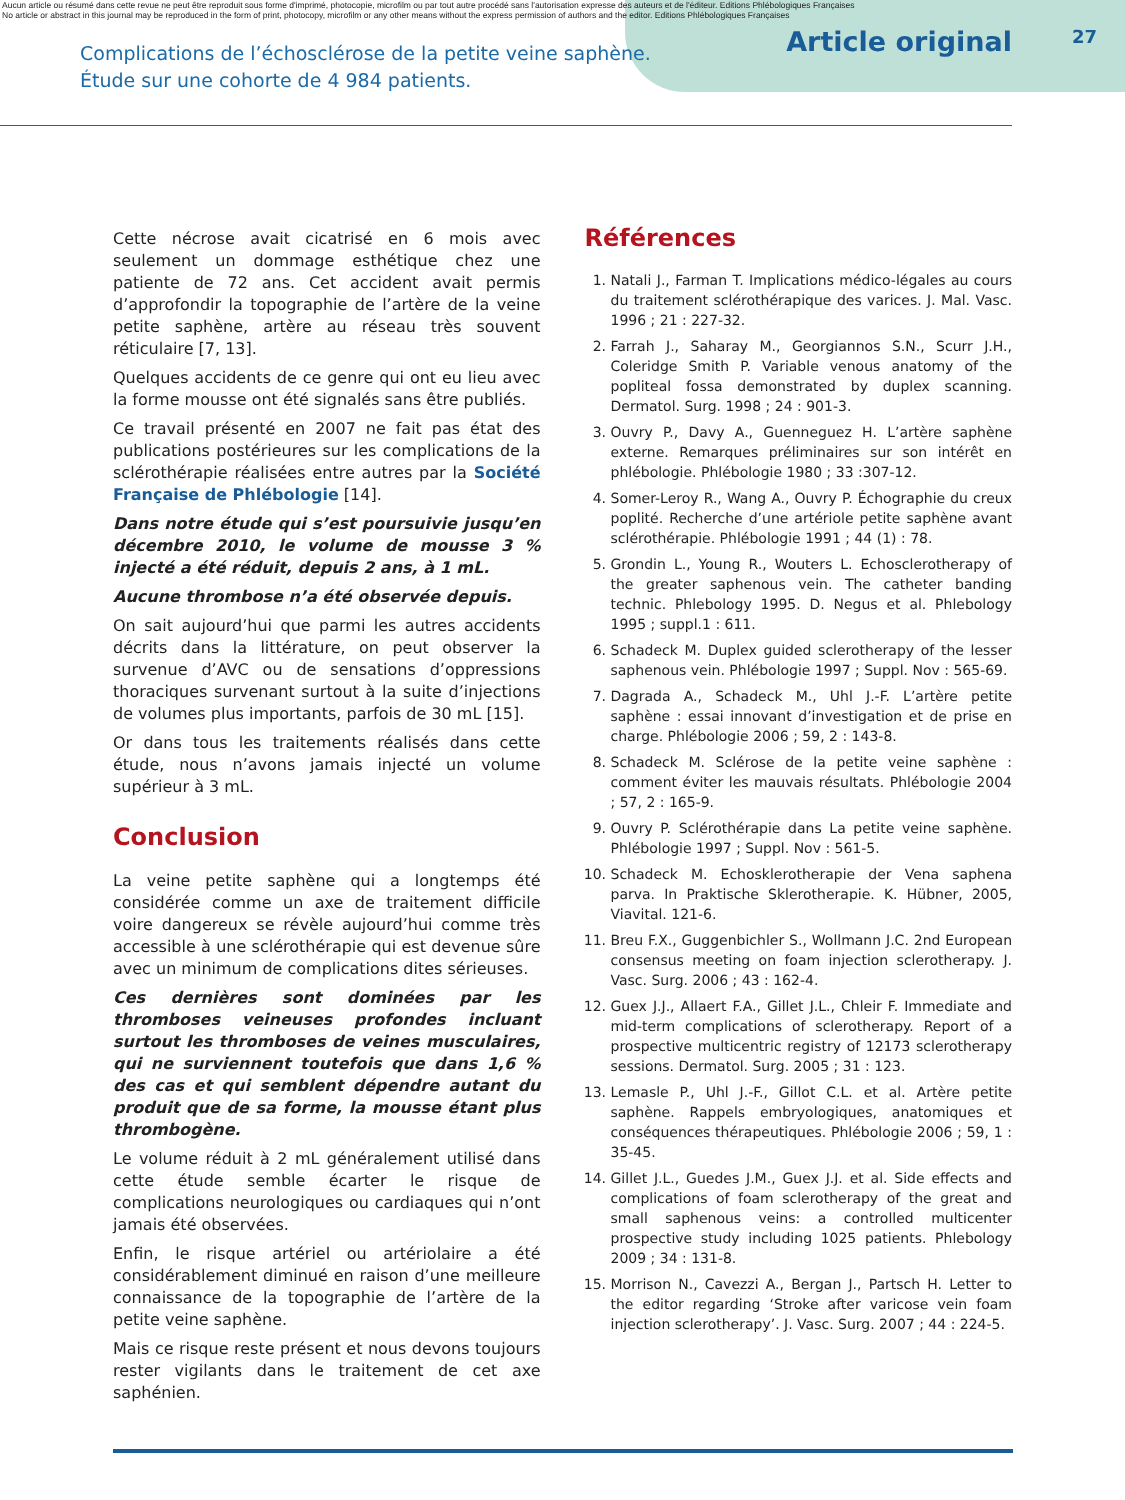Aucun article ou résumé dans cette revue ne peut être reproduit sous forme d'imprimé, photocopie, microfilm ou par tout autre procédé sans l'autorisation expresse des auteurs et de l'éditeur. Editions Phlébologiques Françaises
No article or abstract in this journal may be reproduced in the form of print, photocopy, microfilm or any other means without the express permission of authors and the editor. Editions Phlébologiques Françaises
Complications de l’échosclérose de la petite veine saphène.
Étude sur une cohorte de 4 984 patients.
Article original 27
Cette nécrose avait cicatrisé en 6 mois avec seulement un dommage esthétique chez une patiente de 72 ans. Cet accident avait permis d’approfondir la topographie de l’artère de la veine petite saphène, artère au réseau très souvent réticulaire [7, 13].
Quelques accidents de ce genre qui ont eu lieu avec la forme mousse ont été signalés sans être publiés.
Ce travail présenté en 2007 ne fait pas état des publications postérieures sur les complications de la sclérothérapie réalisées entre autres par la Société Française de Phlébologie [14].
Dans notre étude qui s’est poursuivie jusqu’en décembre 2010, le volume de mousse 3 % injecté a été réduit, depuis 2 ans, à 1 mL.
Aucune thrombose n’a été observée depuis.
On sait aujourd’hui que parmi les autres accidents décrits dans la littérature, on peut observer la survenue d’AVC ou de sensations d’oppressions thoraciques survenant surtout à la suite d’injections de volumes plus importants, parfois de 30 mL [15].
Or dans tous les traitements réalisés dans cette étude, nous n’avons jamais injecté un volume supérieur à 3 mL.
Conclusion
La veine petite saphène qui a longtemps été considérée comme un axe de traitement difficile voire dangereux se révèle aujourd’hui comme très accessible à une sclérothérapie qui est devenue sûre avec un minimum de complications dites sérieuses.
Ces dernières sont dominées par les thromboses veineuses profondes incluant surtout les thromboses de veines musculaires, qui ne surviennent toutefois que dans 1,6 % des cas et qui semblent dépendre autant du produit que de sa forme, la mousse étant plus thrombogène.
Le volume réduit à 2 mL généralement utilisé dans cette étude semble écarter le risque de complications neurologiques ou cardiaques qui n’ont jamais été observées.
Enfin, le risque artériel ou artériolaire a été considérablement diminué en raison d’une meilleure connaissance de la topographie de l’artère de la petite veine saphène.
Mais ce risque reste présent et nous devons toujours rester vigilants dans le traitement de cet axe saphénien.
Références
1. Natali J., Farman T. Implications médico-légales au cours du traitement sclérothérapique des varices. J. Mal. Vasc. 1996 ; 21 : 227-32.
2. Farrah J., Saharay M., Georgiannos S.N., Scurr J.H., Coleridge Smith P. Variable venous anatomy of the popliteal fossa demonstrated by duplex scanning. Dermatol. Surg. 1998 ; 24 : 901-3.
3. Ouvry P., Davy A., Guenneguez H. L’artère saphène externe. Remarques préliminaires sur son intérêt en phlébologie. Phlébologie 1980 ; 33 :307-12.
4. Somer-Leroy R., Wang A., Ouvry P. Échographie du creux poplité. Recherche d’une artériole petite saphène avant sclérothérapie. Phlébologie 1991 ; 44 (1) : 78.
5. Grondin L., Young R., Wouters L. Echosclerotherapy of the greater saphenous vein. The catheter banding technic. Phlebology 1995. D. Negus et al. Phlebology 1995 ; suppl.1 : 611.
6. Schadeck M. Duplex guided sclerotherapy of the lesser saphenous vein. Phlébologie 1997 ; Suppl. Nov : 565-69.
7. Dagrada A., Schadeck M., Uhl J.-F. L’artère petite saphène : essai innovant d’investigation et de prise en charge. Phlébologie 2006 ; 59, 2 : 143-8.
8. Schadeck M. Sclérose de la petite veine saphène : comment éviter les mauvais résultats. Phlébologie 2004 ; 57, 2 : 165-9.
9. Ouvry P. Sclérothérapie dans La petite veine saphène. Phlébologie 1997 ; Suppl. Nov : 561-5.
10. Schadeck M. Echosklerotherapie der Vena saphena parva. In Praktische Sklerotherapie. K. Hübner, 2005, Viavital. 121-6.
11. Breu F.X., Guggenbichler S., Wollmann J.C. 2nd European consensus meeting on foam injection sclerotherapy. J. Vasc. Surg. 2006 ; 43 : 162-4.
12. Guex J.J., Allaert F.A., Gillet J.L., Chleir F. Immediate and mid-term complications of sclerotherapy. Report of a prospective multicentric registry of 12173 sclerotherapy sessions. Dermatol. Surg. 2005 ; 31 : 123.
13. Lemasle P., Uhl J.-F., Gillot C.L. et al. Artère petite saphène. Rappels embryologiques, anatomiques et conséquences thérapeutiques. Phlébologie 2006 ; 59, 1 : 35-45.
14. Gillet J.L., Guedes J.M., Guex J.J. et al. Side effects and complications of foam sclerotherapy of the great and small saphenous veins: a controlled multicenter prospective study including 1025 patients. Phlebology 2009 ; 34 : 131-8.
15. Morrison N., Cavezzi A., Bergan J., Partsch H. Letter to the editor regarding ‘Stroke after varicose vein foam injection sclerotherapy’. J. Vasc. Surg. 2007 ; 44 : 224-5.